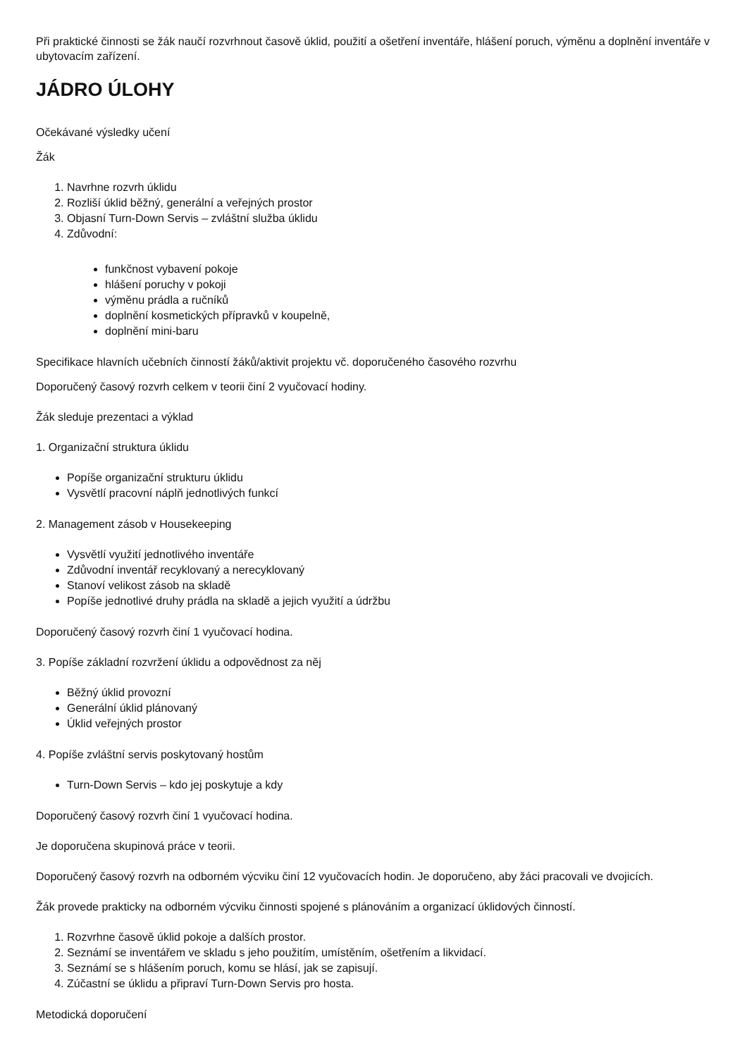Při praktické činnosti se žák naučí rozvrhnout časově úklid, použití a ošetření inventáře, hlášení poruch, výměnu a doplnění inventáře v ubytovacím zařízení.
JÁDRO ÚLOHY
Očekávané výsledky učení
Žák
1. Navrhne rozvrh úklidu
2. Rozliší úklid běžný, generální a veřejných prostor
3. Objasní Turn-Down Servis – zvláštní služba úklidu
4. Zdůvodní:
funkčnost vybavení pokoje
hlášení poruchy v pokoji
výměnu prádla a ručníků
doplnění kosmetických přípravků v koupelně,
doplnění mini-baru
Specifikace hlavních učebních činností žáků/aktivit projektu vč. doporučeného časového rozvrhu
Doporučený časový rozvrh celkem v teorii činí 2 vyučovací hodiny.
Žák sleduje prezentaci a výklad
1. Organizační struktura úklidu
Popíše organizační strukturu úklidu
Vysvětlí pracovní náplň jednotlivých funkcí
2. Management zásob v Housekeeping
Vysvětlí využití jednotlivého inventáře
Zdůvodní inventář recyklovaný a nerecyklovaný
Stanoví velikost zásob na skladě
Popíše jednotlivé druhy prádla na skladě a jejich využití a údržbu
Doporučený časový rozvrh činí 1 vyučovací hodina.
3. Popíše základní rozvržení úklidu a odpovědnost za něj
Běžný úklid provozní
Generální úklid plánovaný
Úklid veřejných prostor
4. Popíše zvláštní servis poskytovaný hostům
Turn-Down Servis – kdo jej poskytuje a kdy
Doporučený časový rozvrh činí 1 vyučovací hodina.
Je doporučena skupinová práce v teorii.
Doporučený časový rozvrh na odborném výcviku činí 12 vyučovacích hodin. Je doporučeno, aby žáci pracovali ve dvojicích.
Žák provede prakticky na odborném výcviku činnosti spojené s plánováním a organizací úklidových činností.
1. Rozvrhne časově úklid pokoje a dalších prostor.
2. Seznámí se inventářem ve skladu s jeho použitím, umístěním, ošetřením a likvidací.
3. Seznámí se s hlášením poruch, komu se hlásí, jak se zapisují.
4. Zúčastní se úklidu a připraví Turn-Down Servis pro hosta.
Metodická doporučení